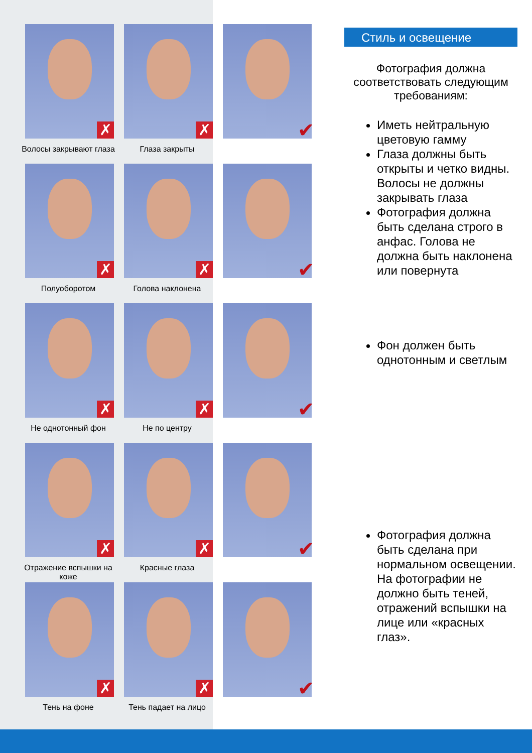✗
Волосы закрывают глаза
✗
Глаза закрыты
✔
✗
Полуоборотом
✗
Голова наклонена
✔
✗
Не однотонный фон
✗
Не по центру
✔
✗
Отражение вспышки на коже
✗
Красные глаза
✔
✗
Тень на фоне
✗
Тень падает на лицо
✔
Стиль и освещение
Фотография должна соответствовать следующим требованиям:
Иметь нейтральную цветовую гамму
Глаза должны быть открыты и четко видны. Волосы не должны закрывать глаза
Фотография должна быть сделана строго в анфас. Голова не должна быть наклонена или повернута
Фон должен быть однотонным и светлым
Фотография должна быть сделана при нормальном освещении. На фотографии не должно быть теней, отражений вспышки на лице или «красных глаз».